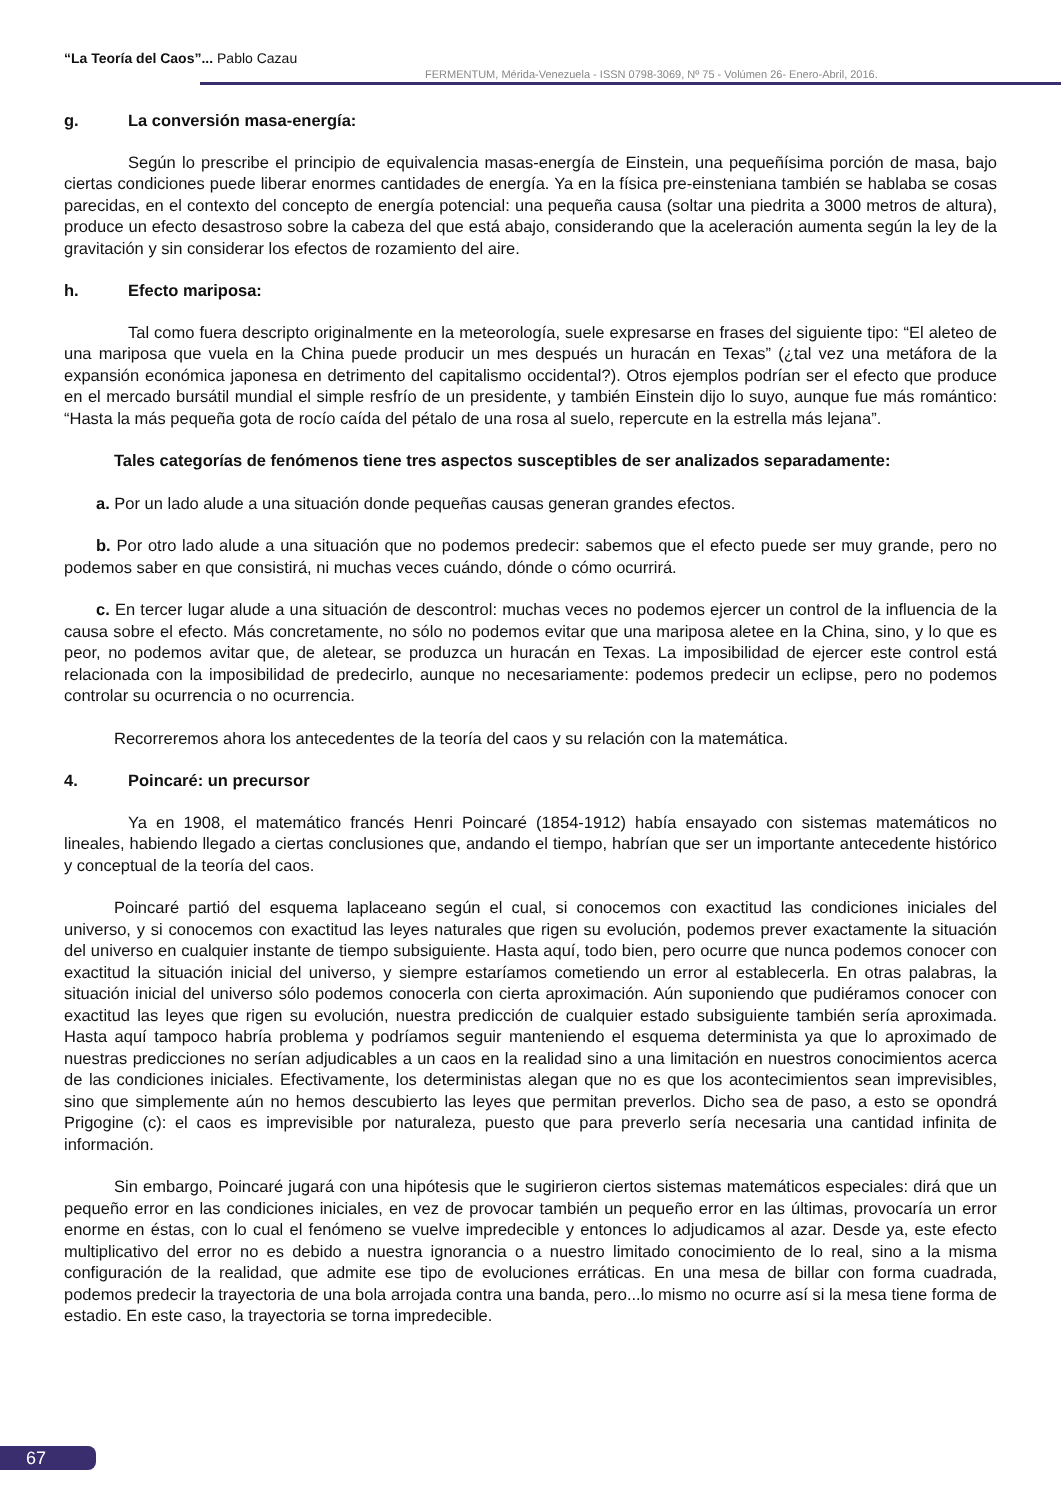“La Teoría del Caos”... Pablo Cazau
FERMENTUM, Mérida-Venezuela - ISSN 0798-3069, Nº 75 - Volúmen 26- Enero-Abril, 2016.
g. La conversión masa-energía:
Según lo prescribe el principio de equivalencia masas-energía de Einstein, una pequeñísima porción de masa, bajo ciertas condiciones puede liberar enormes cantidades de energía. Ya en la física pre-einsteniana también se hablaba se cosas parecidas, en el contexto del concepto de energía potencial: una pequeña causa (soltar una piedrita a 3000 metros de altura), produce un efecto desastroso sobre la cabeza del que está abajo, considerando que la aceleración aumenta según la ley de la gravitación y sin considerar los efectos de rozamiento del aire.
h. Efecto mariposa:
Tal como fuera descripto originalmente en la meteorología, suele expresarse en frases del siguiente tipo: “El aleteo de una mariposa que vuela en la China puede producir un mes después un huracán en Texas” (¿tal vez una metáfora de la expansión económica japonesa en detrimento del capitalismo occidental?). Otros ejemplos podrían ser el efecto que produce en el mercado bursátil mundial el simple resfrío de un presidente, y también Einstein dijo lo suyo, aunque fue más romántico: “Hasta la más pequeña gota de rocío caída del pétalo de una rosa al suelo, repercute en la estrella más lejana”.
Tales categorías de fenómenos tiene tres aspectos susceptibles de ser analizados separadamente:
a. Por un lado alude a una situación donde pequeñas causas generan grandes efectos.
b. Por otro lado alude a una situación que no podemos predecir: sabemos que el efecto puede ser muy grande, pero no podemos saber en que consistirá, ni muchas veces cuándo, dónde o cómo ocurrirá.
c. En tercer lugar alude a una situación de descontrol: muchas veces no podemos ejercer un control de la influencia de la causa sobre el efecto. Más concretamente, no sólo no podemos evitar que una mariposa aletee en la China, sino, y lo que es peor, no podemos avitar que, de aletear, se produzca un huracán en Texas. La imposibilidad de ejercer este control está relacionada con la imposibilidad de predecirlo, aunque no necesariamente: podemos predecir un eclipse, pero no podemos controlar su ocurrencia o no ocurrencia.
Recorreremos ahora los antecedentes de la teoría del caos y su relación con la matemática.
4. Poincaré: un precursor
Ya en 1908, el matemático francés Henri Poincaré (1854-1912) había ensayado con sistemas matemáticos no lineales, habiendo llegado a ciertas conclusiones que, andando el tiempo, habrían que ser un importante antecedente histórico y conceptual de la teoría del caos.
Poincaré partió del esquema laplaceano según el cual, si conocemos con exactitud las condiciones iniciales del universo, y si conocemos con exactitud las leyes naturales que rigen su evolución, podemos prever exactamente la situación del universo en cualquier instante de tiempo subsiguiente. Hasta aquí, todo bien, pero ocurre que nunca podemos conocer con exactitud la situación inicial del universo, y siempre estaríamos cometiendo un error al establecerla. En otras palabras, la situación inicial del universo sólo podemos conocerla con cierta aproximación. Aún suponiendo que pudiéramos conocer con exactitud las leyes que rigen su evolución, nuestra predicción de cualquier estado subsiguiente también sería aproximada. Hasta aquí tampoco habría problema y podríamos seguir manteniendo el esquema determinista ya que lo aproximado de nuestras predicciones no serían adjudicables a un caos en la realidad sino a una limitación en nuestros conocimientos acerca de las condiciones iniciales. Efectivamente, los deterministas alegan que no es que los acontecimientos sean imprevisibles, sino que simplemente aún no hemos descubierto las leyes que permitan preverlos. Dicho sea de paso, a esto se opondrá Prigogine (c): el caos es imprevisible por naturaleza, puesto que para preverlo sería necesaria una cantidad infinita de información.
Sin embargo, Poincaré jugará con una hipótesis que le sugirieron ciertos sistemas matemáticos especiales: dirá que un pequeño error en las condiciones iniciales, en vez de provocar también un pequeño error en las últimas, provocaría un error enorme en éstas, con lo cual el fenómeno se vuelve impredecible y entonces lo adjudicamos al azar. Desde ya, este efecto multiplicativo del error no es debido a nuestra ignorancia o a nuestro limitado conocimiento de lo real, sino a la misma configuración de la realidad, que admite ese tipo de evoluciones erráticas. En una mesa de billar con forma cuadrada, podemos predecir la trayectoria de una bola arrojada contra una banda, pero...lo mismo no ocurre así si la mesa tiene forma de estadio. En este caso, la trayectoria se torna impredecible.
67